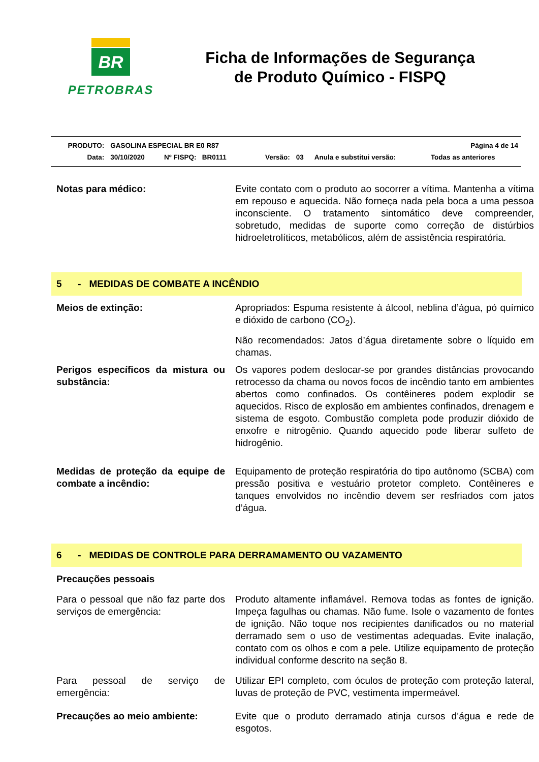BR
PETROBRAS
Ficha de Informações de Segurança
de Produto Químico - FISPQ
| PRODUTO: | GASOLINA ESPECIAL BR E0 R87 | | | | | Página 4 de 14 | |
| Data: | 30/10/2020 | Nº FISPQ: BR0111 | Versão: | 03 | Anula e substitui versão: | | Todas as anteriores |
Notas para médico: Evite contato com o produto ao socorrer a vítima. Mantenha a vítima em repouso e aquecida. Não forneça nada pela boca a uma pessoa inconsciente. O tratamento sintomático deve compreender, sobretudo, medidas de suporte como correção de distúrbios hidroeletrolíticos, metabólicos, além de assistência respiratória.
5 - MEDIDAS DE COMBATE A INCÊNDIO
Meios de extinção: Apropriados: Espuma resistente à álcool, neblina d’água, pó químico e dióxido de carbono (CO<sub>2</sub>).
Não recomendados: Jatos d’água diretamente sobre o líquido em chamas.
Perigos específicos da mistura ou substância:
Os vapores podem deslocar-se por grandes distâncias provocando retrocesso da chama ou novos focos de incêndio tanto em ambientes abertos como confinados. Os contêineres podem explodir se aquecidos. Risco de explosão em ambientes confinados, drenagem e sistema de esgoto. Combustão completa pode produzir dióxido de enxofre e nitrogênio. Quando aquecido pode liberar sulfeto de hidrogênio.
Medidas de proteção da equipe de combate a incêndio:
Equipamento de proteção respiratória do tipo autônomo (SCBA) com pressão positiva e vestuário protetor completo. Contêineres e tanques envolvidos no incêndio devem ser resfriados com jatos d’água.
6 - MEDIDAS DE CONTROLE PARA DERRAMAMENTO OU VAZAMENTO
Precauções pessoais
Para o pessoal que não faz parte dos serviços de emergência:
Produto altamente inflamável. Remova todas as fontes de ignição. Impeça fagulhas ou chamas. Não fume. Isole o vazamento de fontes de ignição. Não toque nos recipientes danificados ou no material derramado sem o uso de vestimentas adequadas. Evite inalação, contato com os olhos e com a pele. Utilize equipamento de proteção individual conforme descrito na seção 8.
Para pessoal de serviço de emergência:
Utilizar EPI completo, com óculos de proteção com proteção lateral, luvas de proteção de PVC, vestimenta impermeável.
Precauções ao meio ambiente: Evite que o produto derramado atinja cursos d’água e rede de esgotos.